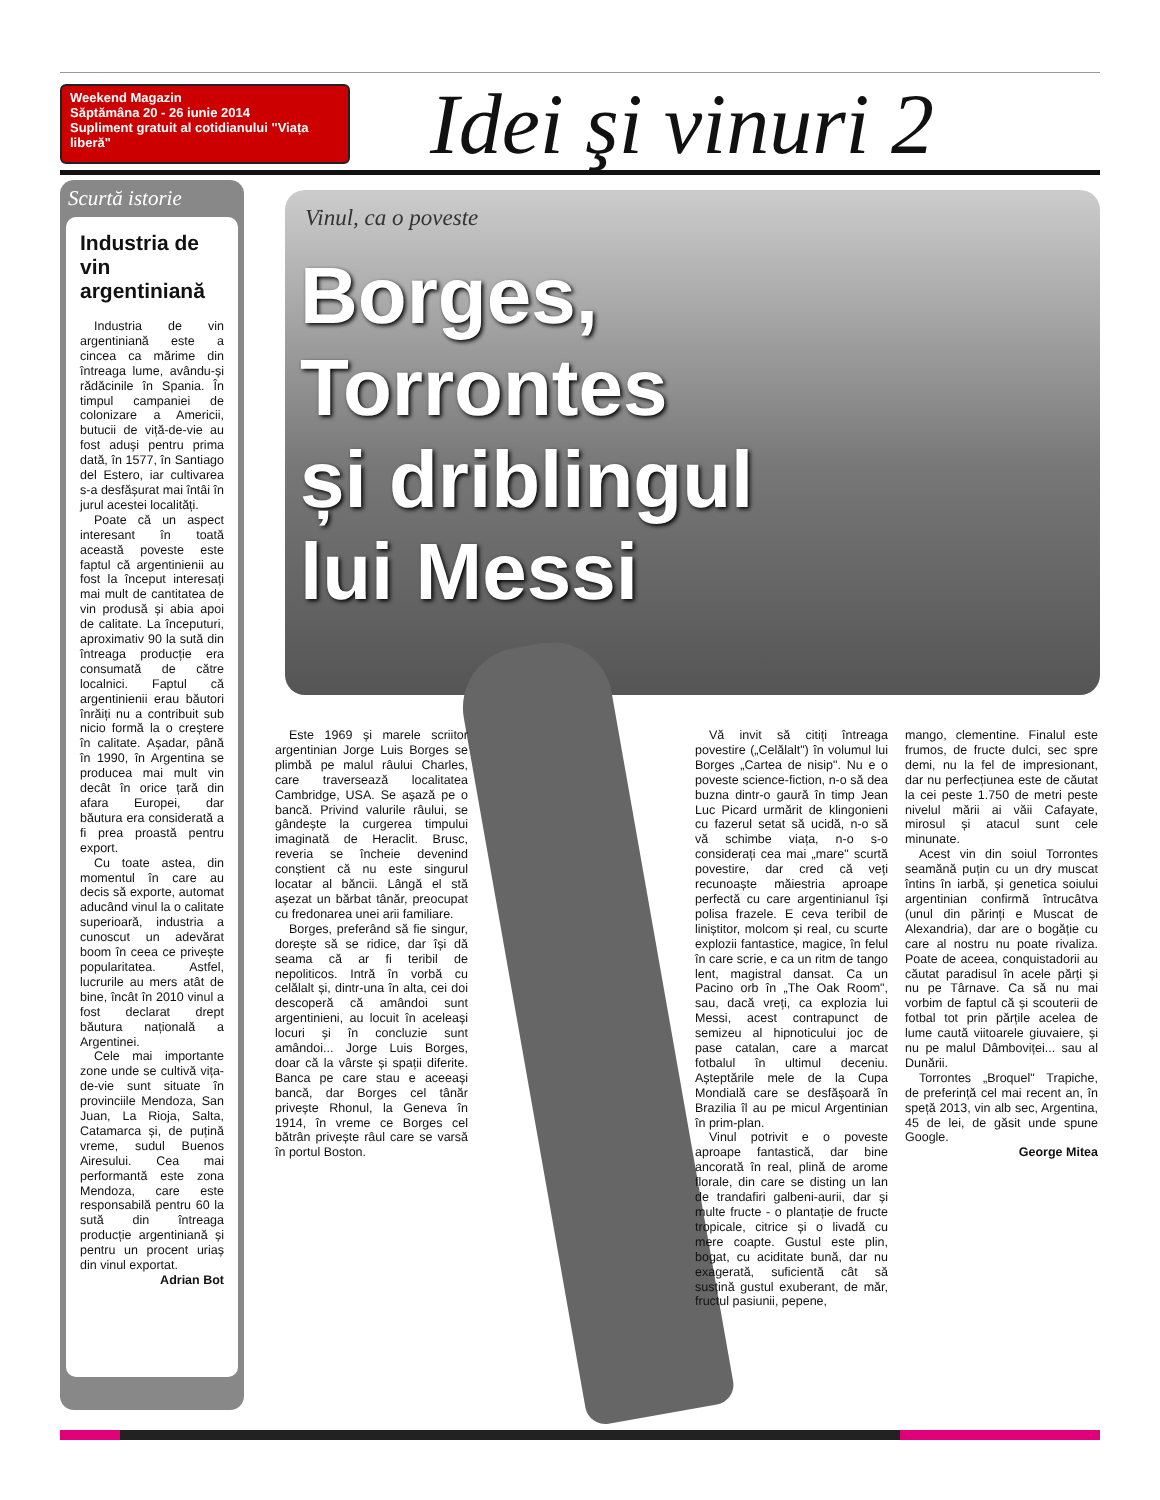Weekend Magazin
Săptămâna 20 - 26 iunie 2014
Supliment gratuit al cotidianului "Viața liberă"
Idei şi vinuri 2
Scurtă istorie
Industria de vin argentiniană
Industria de vin argentiniană este a cincea ca mărime din întreaga lume, avându-și rădăcinile în Spania. În timpul campaniei de colonizare a Americii, butucii de viță-de-vie au fost aduși pentru prima dată, în 1577, în Santiago del Estero, iar cultivarea s-a desfășurat mai întâi în jurul acestei localități.
Poate că un aspect interesant în toată această poveste este faptul că argentinienii au fost la început interesați mai mult de cantitatea de vin produsă și abia apoi de calitate. La începuturi, aproximativ 90 la sută din întreaga producție era consumată de către localnici. Faptul că argentinienii erau băutori înrăiți nu a contribuit sub nicio formă la o creștere în calitate. Așadar, până în 1990, în Argentina se producea mai mult vin decât în orice țară din afara Europei, dar băutura era considerată a fi prea proastă pentru export.
Cu toate astea, din momentul în care au decis să exporte, automat aducând vinul la o calitate superioară, industria a cunoscut un adevărat boom în ceea ce privește popularitatea. Astfel, lucrurile au mers atât de bine, încât în 2010 vinul a fost declarat drept băutura națională a Argentinei.
Cele mai importante zone unde se cultivă vița-de-vie sunt situate în provinciile Mendoza, San Juan, La Rioja, Salta, Catamarca și, de puțină vreme, sudul Buenos Airesului. Cea mai performantă este zona Mendoza, care este responsabilă pentru 60 la sută din întreaga producție argentiniană și pentru un procent uriaș din vinul exportat.
Adrian Bot
Vinul, ca o poveste
Borges,
Torrontes
și driblingul
lui Messi
Este 1969 și marele scriitor argentinian Jorge Luis Borges se plimbă pe malul râului Charles, care traversează localitatea Cambridge, USA. Se așază pe o bancă. Privind valurile râului, se gândește la curgerea timpului imaginată de Heraclit. Brusc, reveria se încheie devenind conștient că nu este singurul locatar al băncii. Lângă el stă așezat un bărbat tânăr, preocupat cu fredonarea unei arii familiare.
Borges, preferând să fie singur, dorește să se ridice, dar își dă seama că ar fi teribil de nepoliticos. Intră în vorbă cu celălalt și, dintr-una în alta, cei doi descoperă că amândoi sunt argentinieni, au locuit în aceleași locuri și în concluzie sunt amândoi... Jorge Luis Borges, doar că la vârste și spații diferite. Banca pe care stau e aceeași bancă, dar Borges cel tânăr privește Rhonul, la Geneva în 1914, în vreme ce Borges cel bătrân privește râul care se varsă în portul Boston.
Vă invit să citiți întreaga povestire („Celălalt") în volumul lui Borges „Cartea de nisip". Nu e o poveste science-fiction, n-o să dea buzna dintr-o gaură în timp Jean Luc Picard urmărit de klingonieni cu fazerul setat să ucidă, n-o să vă schimbe viața, n-o s-o considerați cea mai „mare" scurtă povestire, dar cred că veți recunoaște măiestria aproape perfectă cu care argentinianul își polisa frazele. E ceva teribil de liniștitor, molcom și real, cu scurte explozii fantastice, magice, în felul în care scrie, e ca un ritm de tango lent, magistral dansat. Ca un Pacino orb în „The Oak Room", sau, dacă vreți, ca explozia lui Messi, acest contrapunct de semizeu al hipnoticului joc de pase catalan, care a marcat fotbalul în ultimul deceniu. Așteptările mele de la Cupa Mondială care se desfășoară în Brazilia îl au pe micul Argentinian în prim-plan.
Vinul potrivit e o poveste aproape fantastică, dar bine ancorată în real, plină de arome florale, din care se disting un lan de trandafiri galbeni-aurii, dar și multe fructe - o plantație de fructe tropicale, citrice și o livadă cu mere coapte. Gustul este plin, bogat, cu aciditate bună, dar nu exagerată, suficientă cât să susțină gustul exuberant, de măr, fructul pasiunii, pepene,
mango, clementine. Finalul este frumos, de fructe dulci, sec spre demi, nu la fel de impresionant, dar nu perfecțiunea este de căutat la cei peste 1.750 de metri peste nivelul mării ai văii Cafayate, mirosul și atacul sunt cele minunate.
Acest vin din soiul Torrontes seamănă puțin cu un dry muscat întins în iarbă, și genetica soiului argentinian confirmă întrucâtva (unul din părinți e Muscat de Alexandria), dar are o bogăție cu care al nostru nu poate rivaliza. Poate de aceea, conquistadorii au căutat paradisul în acele părți și nu pe Târnave. Ca să nu mai vorbim de faptul că și scouterii de fotbal tot prin părțile acelea de lume caută viitoarele giuvaiere, și nu pe malul Dâmboviței... sau al Dunării.
Torrontes „Broquel" Trapiche, de preferință cel mai recent an, în speță 2013, vin alb sec, Argentina, 45 de lei, de găsit unde spune Google.
George Mitea